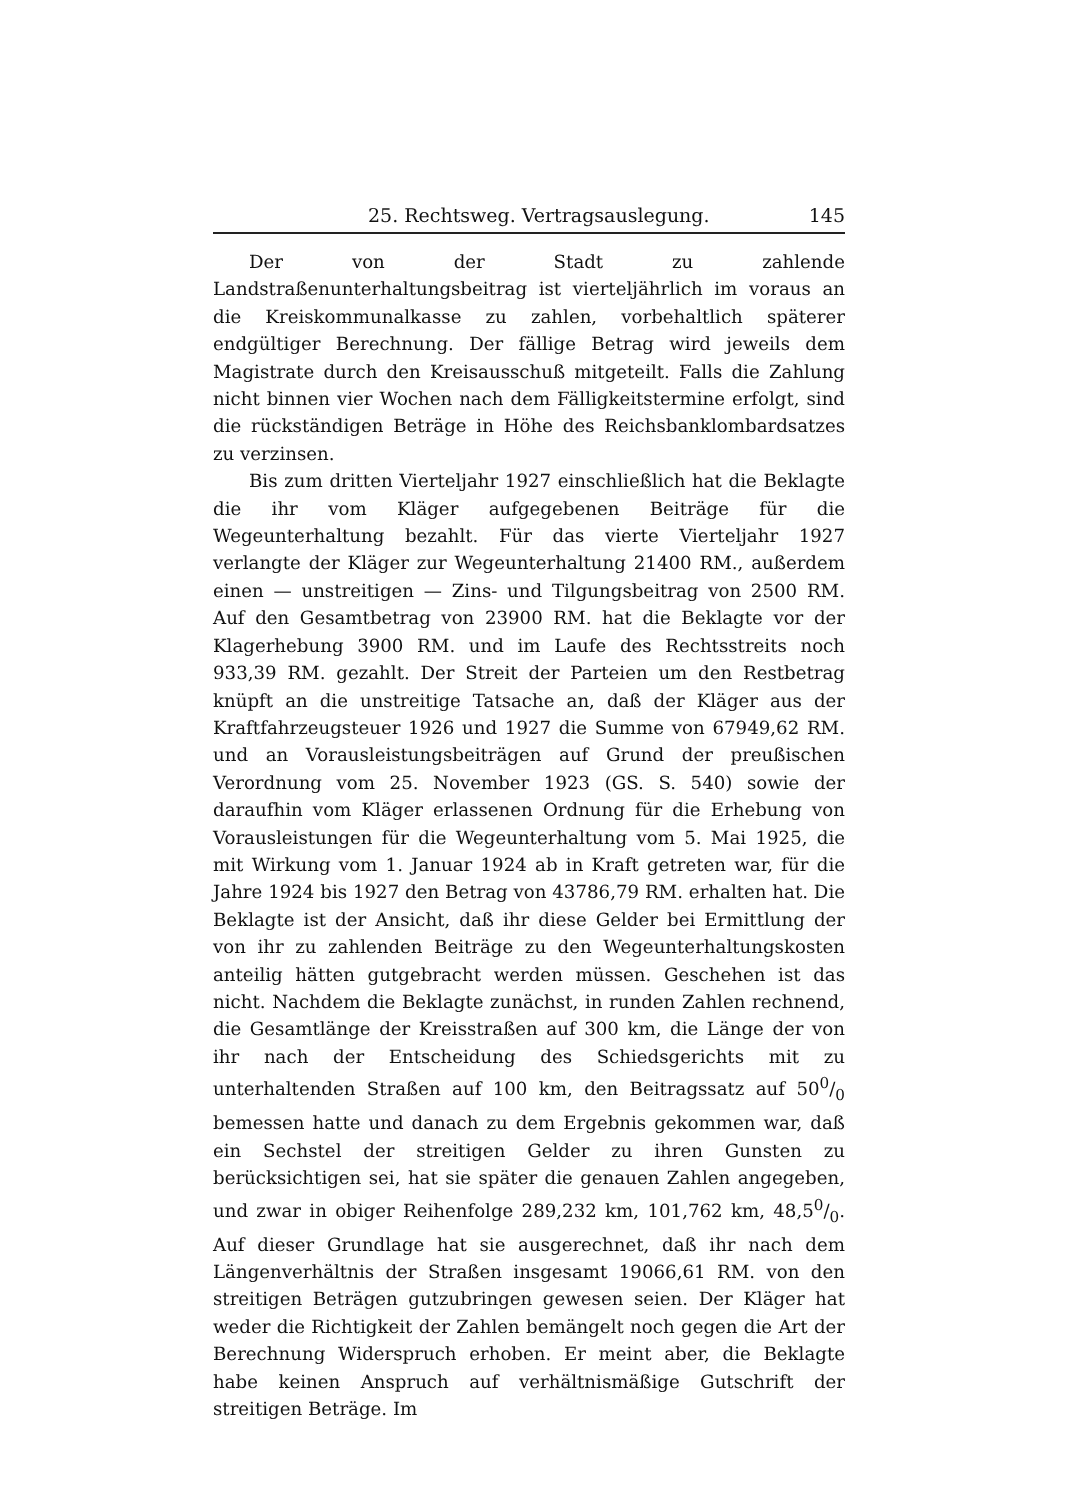25. Rechtsweg. Vertragsauslegung. 145
Der von der Stadt zu zahlende Landstraßenunterhaltungsbeitrag ist vierteljährlich im voraus an die Kreiskommunalkasse zu zahlen, vorbehaltlich späterer endgültiger Berechnung. Der fällige Betrag wird jeweils dem Magistrate durch den Kreisausschuß mitgeteilt. Falls die Zahlung nicht binnen vier Wochen nach dem Fälligkeitstermine erfolgt, sind die rückständigen Beträge in Höhe des Reichsbanklombardsatzes zu verzinsen.
Bis zum dritten Vierteljahr 1927 einschließlich hat die Beklagte die ihr vom Kläger aufgegebenen Beiträge für die Wegeunterhaltung bezahlt. Für das vierte Vierteljahr 1927 verlangte der Kläger zur Wegeunterhaltung 21400 RM., außerdem einen — unstreitigen — Zins- und Tilgungsbeitrag von 2500 RM. Auf den Gesamtbetrag von 23900 RM. hat die Beklagte vor der Klagerhebung 3900 RM. und im Laufe des Rechtsstreits noch 933,39 RM. gezahlt. Der Streit der Parteien um den Restbetrag knüpft an die unstreitige Tatsache an, daß der Kläger aus der Kraftfahrzeugsteuer 1926 und 1927 die Summe von 67949,62 RM. und an Vorausleistungsbeiträgen auf Grund der preußischen Verordnung vom 25. November 1923 (GS. S. 540) sowie der daraufhin vom Kläger erlassenen Ordnung für die Erhebung von Vorausleistungen für die Wegeunterhaltung vom 5. Mai 1925, die mit Wirkung vom 1. Januar 1924 ab in Kraft getreten war, für die Jahre 1924 bis 1927 den Betrag von 43786,79 RM. erhalten hat. Die Beklagte ist der Ansicht, daß ihr diese Gelder bei Ermittlung der von ihr zu zahlenden Beiträge zu den Wegeunterhaltungskosten anteilig hätten gutgebracht werden müssen. Geschehen ist das nicht. Nachdem die Beklagte zunächst, in runden Zahlen rechnend, die Gesamtlänge der Kreisstraßen auf 300 km, die Länge der von ihr nach der Entscheidung des Schiedsgerichts mit zu unterhaltenden Straßen auf 100 km, den Beitragssatz auf 500/0 bemessen hatte und danach zu dem Ergebnis gekommen war, daß ein Sechstel der streitigen Gelder zu ihren Gunsten zu berücksichtigen sei, hat sie später die genauen Zahlen angegeben, und zwar in obiger Reihenfolge 289,232 km, 101,762 km, 48,50/0. Auf dieser Grundlage hat sie ausgerechnet, daß ihr nach dem Längenverhältnis der Straßen insgesamt 19066,61 RM. von den streitigen Beträgen gutzubringen gewesen seien. Der Kläger hat weder die Richtigkeit der Zahlen bemängelt noch gegen die Art der Berechnung Widerspruch erhoben. Er meint aber, die Beklagte habe keinen Anspruch auf verhältnismäßige Gutschrift der streitigen Beträge. Im